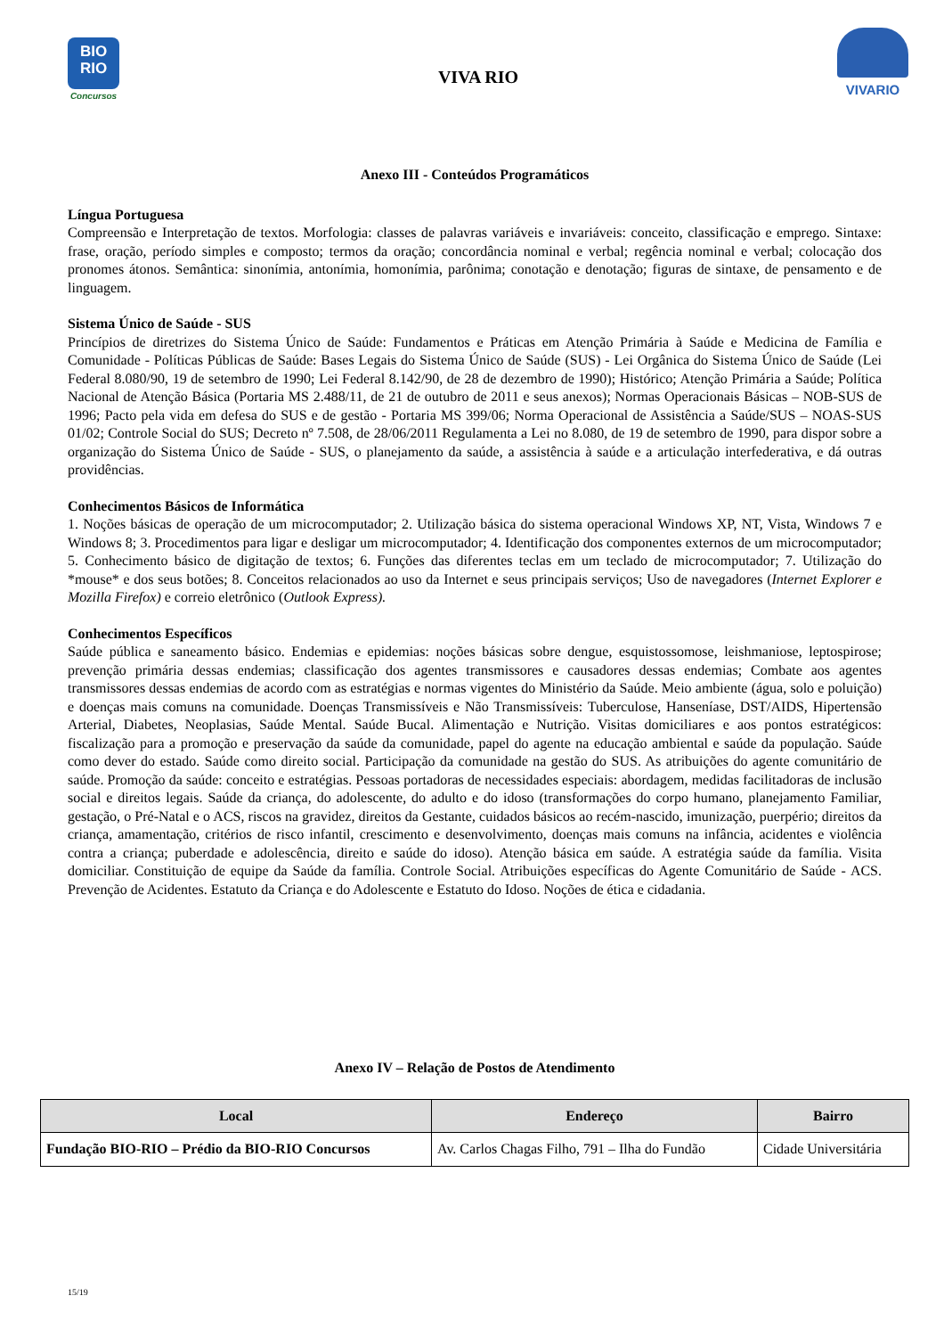BIO
RIO
Concursos
VIVA RIO
VIVARIO
Anexo III - Conteúdos Programáticos
Língua Portuguesa
Compreensão e Interpretação de textos. Morfologia: classes de palavras variáveis e invariáveis: conceito, classificação e emprego. Sintaxe: frase, oração, período simples e composto; termos da oração; concordância nominal e verbal; regência nominal e verbal; colocação dos pronomes átonos. Semântica: sinonímia, antonímia, homonímia, parônima; conotação e denotação; figuras de sintaxe, de pensamento e de linguagem.
Sistema Único de Saúde - SUS
Princípios de diretrizes do Sistema Único de Saúde: Fundamentos e Práticas em Atenção Primária à Saúde e Medicina de Família e Comunidade - Políticas Públicas de Saúde: Bases Legais do Sistema Único de Saúde (SUS) - Lei Orgânica do Sistema Único de Saúde (Lei Federal 8.080/90, 19 de setembro de 1990; Lei Federal 8.142/90, de 28 de dezembro de 1990); Histórico; Atenção Primária a Saúde; Política Nacional de Atenção Básica (Portaria MS 2.488/11, de 21 de outubro de 2011 e seus anexos); Normas Operacionais Básicas – NOB-SUS de 1996; Pacto pela vida em defesa do SUS e de gestão - Portaria MS 399/06; Norma Operacional de Assistência a Saúde/SUS – NOAS-SUS 01/02; Controle Social do SUS; Decreto nº 7.508, de 28/06/2011 Regulamenta a Lei no 8.080, de 19 de setembro de 1990, para dispor sobre a organização do Sistema Único de Saúde - SUS, o planejamento da saúde, a assistência à saúde e a articulação interfederativa, e dá outras providências.
Conhecimentos Básicos de Informática
1. Noções básicas de operação de um microcomputador; 2. Utilização básica do sistema operacional Windows XP, NT, Vista, Windows 7 e Windows 8; 3. Procedimentos para ligar e desligar um microcomputador; 4. Identificação dos componentes externos de um microcomputador; 5. Conhecimento básico de digitação de textos; 6. Funções das diferentes teclas em um teclado de microcomputador; 7. Utilização do *mouse* e dos seus botões; 8. Conceitos relacionados ao uso da Internet e seus principais serviços; Uso de navegadores (Internet Explorer e Mozilla Firefox) e correio eletrônico (Outlook Express).
Conhecimentos Específicos
Saúde pública e saneamento básico. Endemias e epidemias: noções básicas sobre dengue, esquistossomose, leishmaniose, leptospirose; prevenção primária dessas endemias; classificação dos agentes transmissores e causadores dessas endemias; Combate aos agentes transmissores dessas endemias de acordo com as estratégias e normas vigentes do Ministério da Saúde. Meio ambiente (água, solo e poluição) e doenças mais comuns na comunidade. Doenças Transmissíveis e Não Transmissíveis: Tuberculose, Hanseníase, DST/AIDS, Hipertensão Arterial, Diabetes, Neoplasias, Saúde Mental. Saúde Bucal. Alimentação e Nutrição. Visitas domiciliares e aos pontos estratégicos: fiscalização para a promoção e preservação da saúde da comunidade, papel do agente na educação ambiental e saúde da população. Saúde como dever do estado. Saúde como direito social. Participação da comunidade na gestão do SUS. As atribuições do agente comunitário de saúde. Promoção da saúde: conceito e estratégias. Pessoas portadoras de necessidades especiais: abordagem, medidas facilitadoras de inclusão social e direitos legais. Saúde da criança, do adolescente, do adulto e do idoso (transformações do corpo humano, planejamento Familiar, gestação, o Pré-Natal e o ACS, riscos na gravidez, direitos da Gestante, cuidados básicos ao recém-nascido, imunização, puerpério; direitos da criança, amamentação, critérios de risco infantil, crescimento e desenvolvimento, doenças mais comuns na infância, acidentes e violência contra a criança; puberdade e adolescência, direito e saúde do idoso). Atenção básica em saúde. A estratégia saúde da família. Visita domiciliar. Constituição de equipe da Saúde da família. Controle Social. Atribuições específicas do Agente Comunitário de Saúde - ACS. Prevenção de Acidentes. Estatuto da Criança e do Adolescente e Estatuto do Idoso. Noções de ética e cidadania.
Anexo IV – Relação de Postos de Atendimento
| Local | Endereço | Bairro |
| --- | --- | --- |
| Fundação BIO-RIO – Prédio da BIO-RIO Concursos | Av. Carlos Chagas Filho, 791 – Ilha do Fundão | Cidade Universitária |
15/19